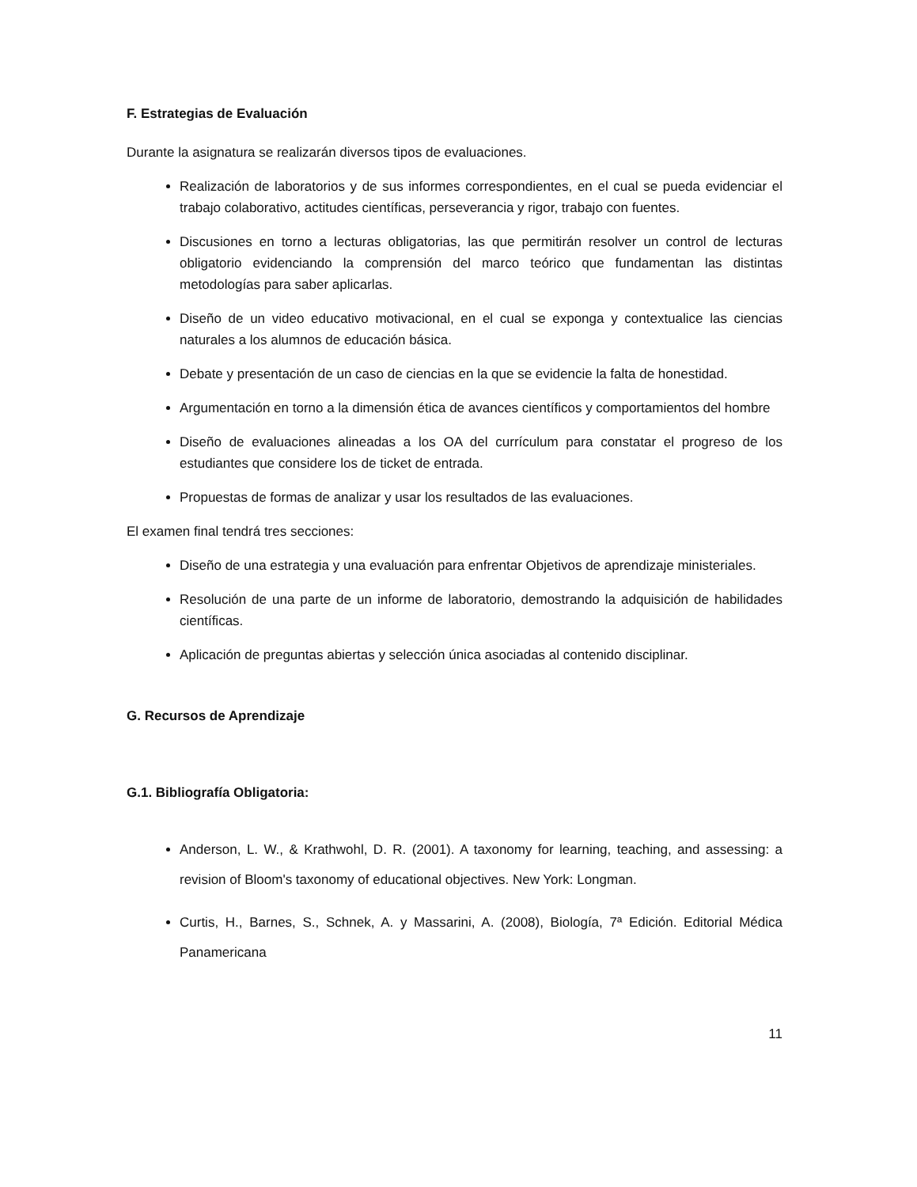F. Estrategias de Evaluación
Durante la asignatura se realizarán diversos tipos de evaluaciones.
Realización de laboratorios y de sus informes correspondientes, en el cual se pueda evidenciar el trabajo colaborativo, actitudes científicas, perseverancia y rigor, trabajo con fuentes.
Discusiones en torno a lecturas obligatorias, las que permitirán resolver un control de lecturas obligatorio evidenciando la comprensión del marco teórico que fundamentan las distintas metodologías para saber aplicarlas.
Diseño de un video educativo motivacional, en el cual se exponga y contextualice las ciencias naturales a los alumnos de educación básica.
Debate y presentación de un caso de ciencias en la que se evidencie la falta de honestidad.
Argumentación en torno a la dimensión ética de avances científicos y comportamientos del hombre
Diseño de evaluaciones alineadas a los OA del currículum para constatar el progreso de los estudiantes que considere los de ticket de entrada.
Propuestas de formas de analizar y usar los resultados de las evaluaciones.
El examen final tendrá tres secciones:
Diseño de una estrategia y una evaluación para enfrentar Objetivos de aprendizaje ministeriales.
Resolución de una parte de un informe de laboratorio, demostrando la adquisición de habilidades científicas.
Aplicación de preguntas abiertas y selección única asociadas al contenido disciplinar.
G. Recursos de Aprendizaje
G.1. Bibliografía Obligatoria:
Anderson, L. W., & Krathwohl, D. R. (2001). A taxonomy for learning, teaching, and assessing: a revision of Bloom's taxonomy of educational objectives. New York: Longman.
Curtis, H., Barnes, S., Schnek, A. y Massarini, A. (2008), Biología, 7ª Edición. Editorial Médica Panamericana
11